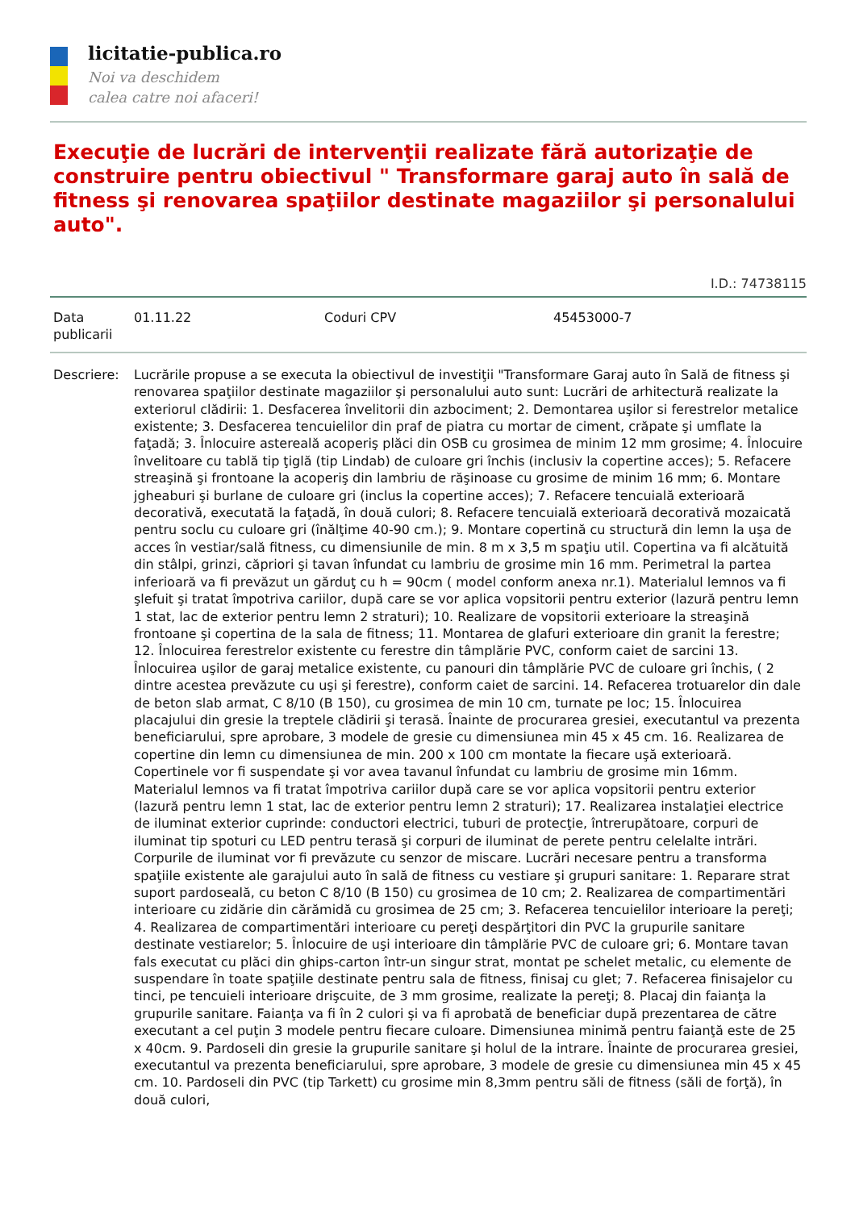licitatie-publica.ro
Noi va deschidem
calea catre noi afaceri!
Execuţie de lucrări de intervenţii realizate fără autorizaţie de construire pentru obiectivul " Transformare garaj auto în sală de fitness şi renovarea spaţiilor destinate magaziilor şi personalului auto".
I.D.: 74738115
| Data publicarii | 01.11.22 | Coduri CPV | 45453000-7 |
| Descriere: | Lucrările propuse a se executa la obiectivul de investiţii "Transformare Garaj auto în Sală de fitness şi renovarea spaţiilor destinate magaziilor şi personalului auto sunt: Lucrări de arhitectură realizate la exteriorul clădirii: 1. Desfacerea învelitorii din azbociment; 2. Demontarea uşilor si ferestrelor metalice existente; 3. Desfacerea tencuielilor din praf de piatra cu mortar de ciment, crăpate şi umflate la faţadă; 3. Înlocuire astereală acoperiş plăci din OSB cu grosimea de minim 12 mm grosime; 4. Înlocuire învelitoare cu tablă tip ţiglă (tip Lindab) de culoare gri închis (inclusiv la copertine acces); 5. Refacere streaşină şi frontoane la acoperiş din lambriu de răşinoase cu grosime de minim 16 mm; 6. Montare jgheaburi şi burlane de culoare gri (inclus la copertine acces); 7. Refacere tencuială exterioară decorativă, executată la faţadă, în două culori; 8. Refacere tencuială exterioară decorativă mozaicată pentru soclu cu culoare gri (înălţime 40-90 cm.); 9. Montare copertină cu structură din lemn la uşa de acces în vestiar/sală fitness, cu dimensiunile de min. 8 m x 3,5 m spaţiu util. Copertina va fi alcătuită din stâlpi, grinzi, căpriori şi tavan înfundat cu lambriu de grosime min 16 mm. Perimetral la partea inferioară va fi prevăzut un gărduţ cu h = 90cm ( model conform anexa nr.1). Materialul lemnos va fi şlefuit şi tratat împotriva cariilor, după care se vor aplica vopsitorii pentru exterior (lazură pentru lemn 1 stat, lac de exterior pentru lemn 2 straturi); 10. Realizare de vopsitorii exterioare la streaşină frontoane şi copertina de la sala de fitness; 11. Montarea de glafuri exterioare din granit la ferestre; 12. Înlocuirea ferestrelor existente cu ferestre din tâmplărie PVC, conform caiet de sarcini 13. Înlocuirea uşilor de garaj metalice existente, cu panouri din tâmplărie PVC de culoare gri închis, ( 2 dintre acestea prevăzute cu uşi şi ferestre), conform caiet de sarcini. 14. Refacerea trotuarelor din dale de beton slab armat, C 8/10 (B 150), cu grosimea de min 10 cm, turnate pe loc; 15. Înlocuirea placajului din gresie la treptele clădirii şi terasă. Înainte de procurarea gresiei, executantul va prezenta beneficiarului, spre aprobare, 3 modele de gresie cu dimensiunea min 45 x 45 cm. 16. Realizarea de copertine din lemn cu dimensiunea de min. 200 x 100 cm montate la fiecare uşă exterioară. Copertinele vor fi suspendate şi vor avea tavanul înfundat cu lambriu de grosime min 16mm. Materialul lemnos va fi tratat împotriva cariilor după care se vor aplica vopsitorii pentru exterior (lazură pentru lemn 1 stat, lac de exterior pentru lemn 2 straturi); 17. Realizarea instalaţiei electrice de iluminat exterior cuprinde: conductori electrici, tuburi de protecţie, întrerupătoare, corpuri de iluminat tip spoturi cu LED pentru terasă şi corpuri de iluminat de perete pentru celelalte intrări. Corpurile de iluminat vor fi prevăzute cu senzor de miscare. Lucrări necesare pentru a transforma spaţiile existente ale garajului auto în sală de fitness cu vestiare şi grupuri sanitare: 1. Reparare strat suport pardoseală, cu beton C 8/10 (B 150) cu grosimea de 10 cm; 2. Realizarea de compartimentări interioare cu zidărie din cărămidă cu grosimea de 25 cm; 3. Refacerea tencuielilor interioare la pereţi; 4. Realizarea de compartimentări interioare cu pereţi despărţitori din PVC la grupurile sanitare destinate vestiarelor; 5. Înlocuire de uşi interioare din tâmplărie PVC de culoare gri; 6. Montare tavan fals executat cu plăci din ghips-carton într-un singur strat, montat pe schelet metalic, cu elemente de suspendare în toate spaţiile destinate pentru sala de fitness, finisaj cu glet; 7. Refacerea finisajelor cu tinci, pe tencuieli interioare drişcuite, de 3 mm grosime, realizate la pereţi; 8. Placaj din faianţa la grupurile sanitare. Faianţa va fi în 2 culori şi va fi aprobată de beneficiar după prezentarea de către executant a cel puţin 3 modele pentru fiecare culoare. Dimensiunea minimă pentru faianţă este de 25 x 40cm. 9. Pardoseli din gresie la grupurile sanitare şi holul de la intrare. Înainte de procurarea gresiei, executantul va prezenta beneficiarului, spre aprobare, 3 modele de gresie cu dimensiunea min 45 x 45 cm. 10. Pardoseli din PVC (tip Tarkett) cu grosime min 8,3mm pentru săli de fitness (săli de forţă), în două culori, |